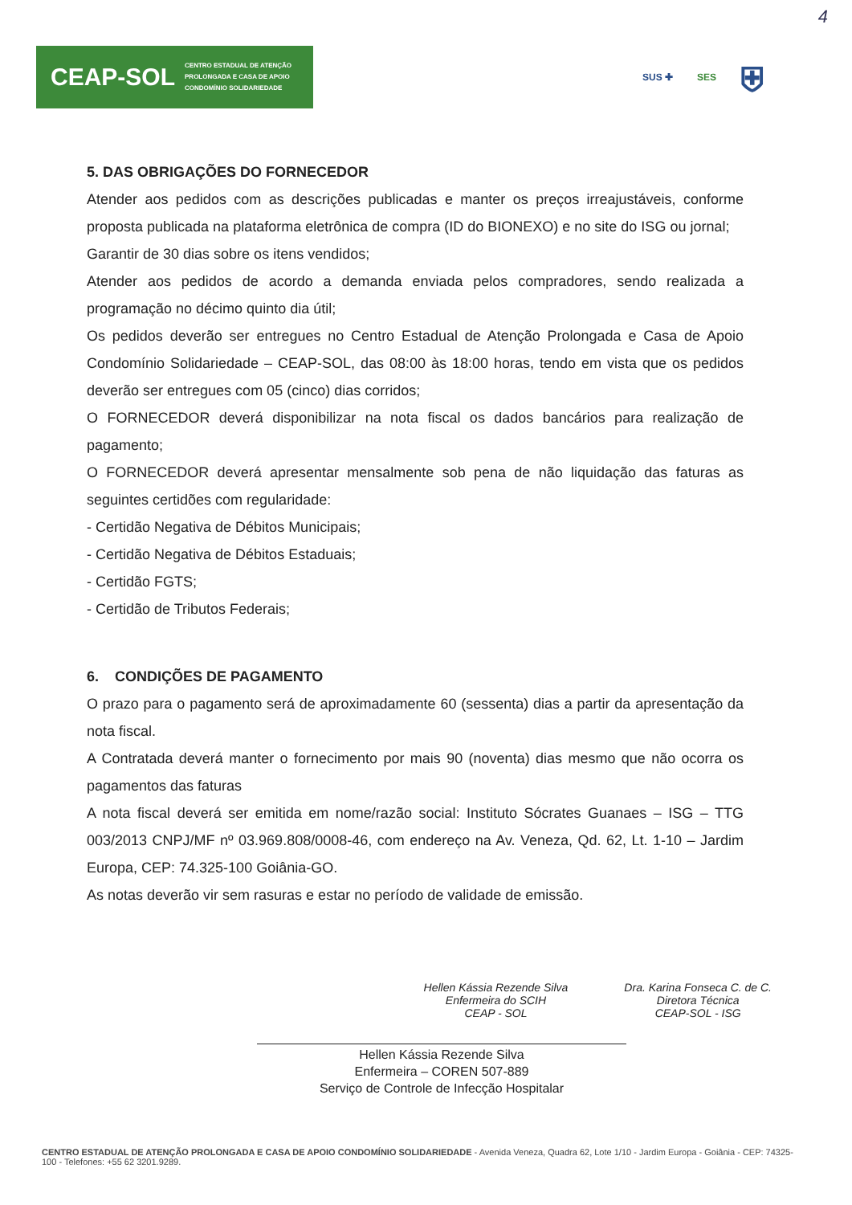4
CEAP-SOL CENTRO ESTADUAL DE ATENÇÃO
PROLONGADA E CASA DE APOIO
CONDOMÍNIO SOLIDARIEDADE
SUS ✚ SES ⛨
5. DAS OBRIGAÇÕES DO FORNECEDOR
Atender aos pedidos com as descrições publicadas e manter os preços irreajustáveis, conforme proposta publicada na plataforma eletrônica de compra (ID do BIONEXO) e no site do ISG ou jornal;
Garantir de 30 dias sobre os itens vendidos;
Atender aos pedidos de acordo a demanda enviada pelos compradores, sendo realizada a programação no décimo quinto dia útil;
Os pedidos deverão ser entregues no Centro Estadual de Atenção Prolongada e Casa de Apoio Condomínio Solidariedade – CEAP-SOL, das 08:00 às 18:00 horas, tendo em vista que os pedidos deverão ser entregues com 05 (cinco) dias corridos;
O FORNECEDOR deverá disponibilizar na nota fiscal os dados bancários para realização de pagamento;
O FORNECEDOR deverá apresentar mensalmente sob pena de não liquidação das faturas as seguintes certidões com regularidade:
- Certidão Negativa de Débitos Municipais;
- Certidão Negativa de Débitos Estaduais;
- Certidão FGTS;
- Certidão de Tributos Federais;
6. CONDIÇÕES DE PAGAMENTO
O prazo para o pagamento será de aproximadamente 60 (sessenta) dias a partir da apresentação da nota fiscal.
A Contratada deverá manter o fornecimento por mais 90 (noventa) dias mesmo que não ocorra os pagamentos das faturas
A nota fiscal deverá ser emitida em nome/razão social: Instituto Sócrates Guanaes – ISG – TTG 003/2013 CNPJ/MF nº 03.969.808/0008-46, com endereço na Av. Veneza, Qd. 62, Lt. 1-10 – Jardim Europa, CEP: 74.325-100 Goiânia-GO.
As notas deverão vir sem rasuras e estar no período de validade de emissão.
Hellen Kássia Rezende Silva
Enfermeira do SCIH
CEAP - SOL
Dra. Karina Fonseca C. de C.
Diretora Técnica
CEAP-SOL - ISG
Hellen Kássia Rezende Silva
Enfermeira – COREN 507-889
Serviço de Controle de Infecção Hospitalar
CENTRO ESTADUAL DE ATENÇÃO PROLONGADA E CASA DE APOIO CONDOMÍNIO SOLIDARIEDADE - Avenida Veneza, Quadra 62, Lote 1/10 - Jardim Europa - Goiânia - CEP: 74325-100 - Telefones: +55 62 3201.9289.